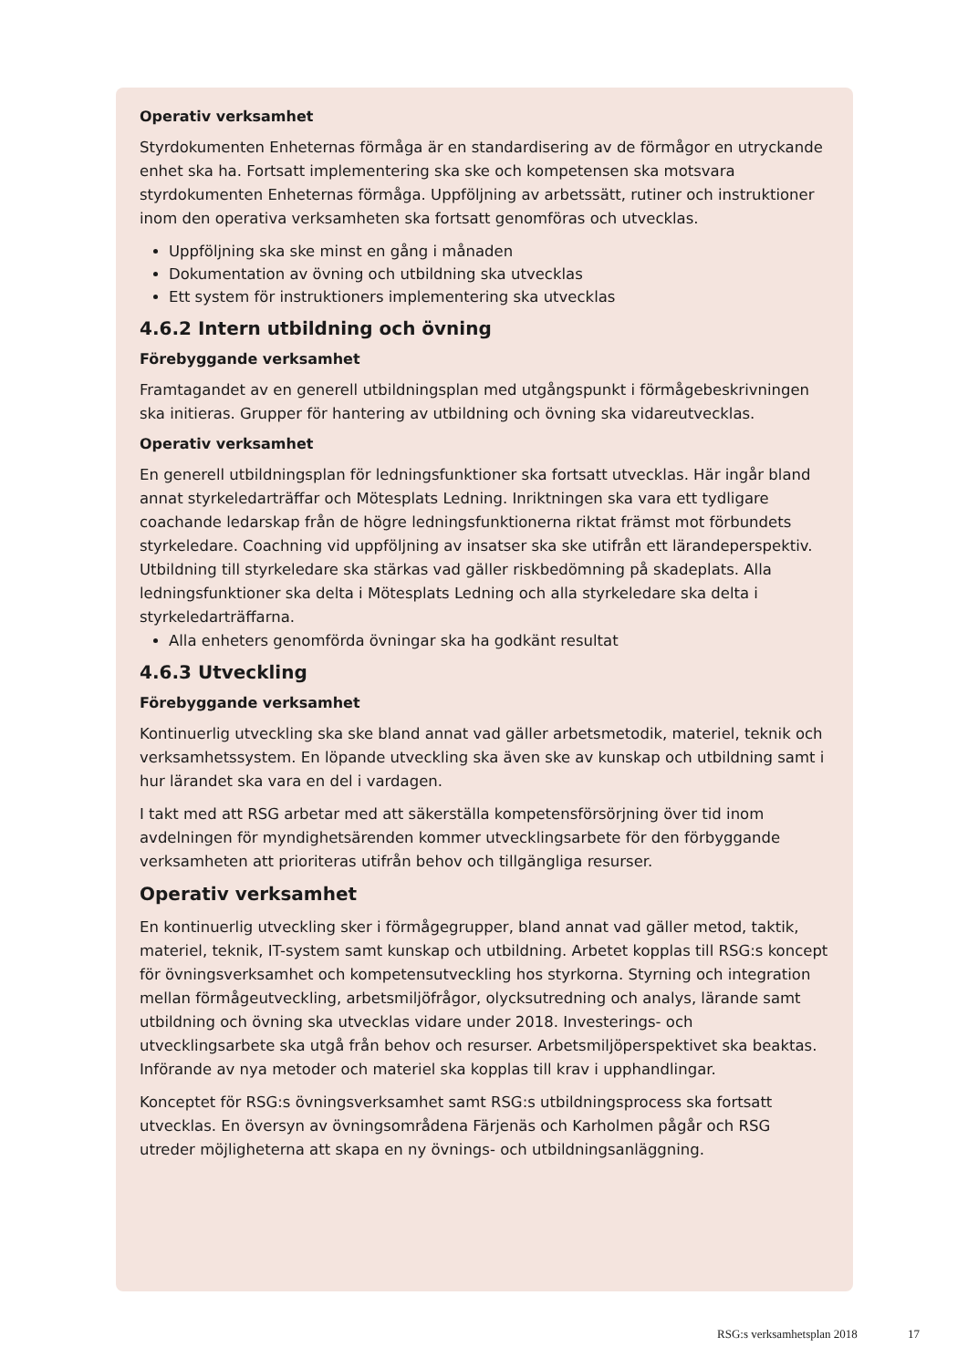Operativ verksamhet
Styrdokumenten Enheternas förmåga är en standardisering av de förmågor en utryckande enhet ska ha. Fortsatt implementering ska ske och kompetensen ska motsvara styrdokumenten Enheternas förmåga. Uppföljning av arbetssätt, rutiner och instruktioner inom den operativa verksamheten ska fortsatt genomföras och utvecklas.
Uppföljning ska ske minst en gång i månaden
Dokumentation av övning och utbildning ska utvecklas
Ett system för instruktioners implementering ska utvecklas
4.6.2 Intern utbildning och övning
Förebyggande verksamhet
Framtagandet av en generell utbildningsplan med utgångspunkt i förmågebeskrivningen ska initieras. Grupper för hantering av utbildning och övning ska vidareutvecklas.
Operativ verksamhet
En generell utbildningsplan för ledningsfunktioner ska fortsatt utvecklas. Här ingår bland annat styrkeledarträffar och Mötesplats Ledning. Inriktningen ska vara ett tydligare coachande ledarskap från de högre ledningsfunktionerna riktat främst mot förbundets styrkeledare. Coachning vid uppföljning av insatser ska ske utifrån ett lärandeperspektiv. Utbildning till styrkeledare ska stärkas vad gäller riskbedömning på skadeplats. Alla ledningsfunktioner ska delta i Mötesplats Ledning och alla styrkeledare ska delta i styrkeledarträffarna.
Alla enheters genomförda övningar ska ha godkänt resultat
4.6.3 Utveckling
Förebyggande verksamhet
Kontinuerlig utveckling ska ske bland annat vad gäller arbetsmetodik, materiel, teknik och verksamhetssystem. En löpande utveckling ska även ske av kunskap och utbildning samt i hur lärandet ska vara en del i vardagen.
I takt med att RSG arbetar med att säkerställa kompetensförsörjning över tid inom avdelningen för myndighetsärenden kommer utvecklingsarbete för den förbyggande verksamheten att prioriteras utifrån behov och tillgängliga resurser.
Operativ verksamhet
En kontinuerlig utveckling sker i förmågegrupper, bland annat vad gäller metod, taktik, materiel, teknik, IT-system samt kunskap och utbildning. Arbetet kopplas till RSG:s koncept för övningsverksamhet och kompetensutveckling hos styrkorna. Styrning och integration mellan förmågeutveckling, arbetsmiljöfrågor, olycksutredning och analys, lärande samt utbildning och övning ska utvecklas vidare under 2018. Investerings- och utvecklingsarbete ska utgå från behov och resurser. Arbetsmiljöperspektivet ska beaktas. Införande av nya metoder och materiel ska kopplas till krav i upphandlingar.
Konceptet för RSG:s övningsverksamhet samt RSG:s utbildningsprocess ska fortsatt utvecklas. En översyn av övningsområdena Färjenäs och Karholmen pågår och RSG utreder möjligheterna att skapa en ny övnings- och utbildningsanläggning.
RSG:s verksamhetsplan 2018 17